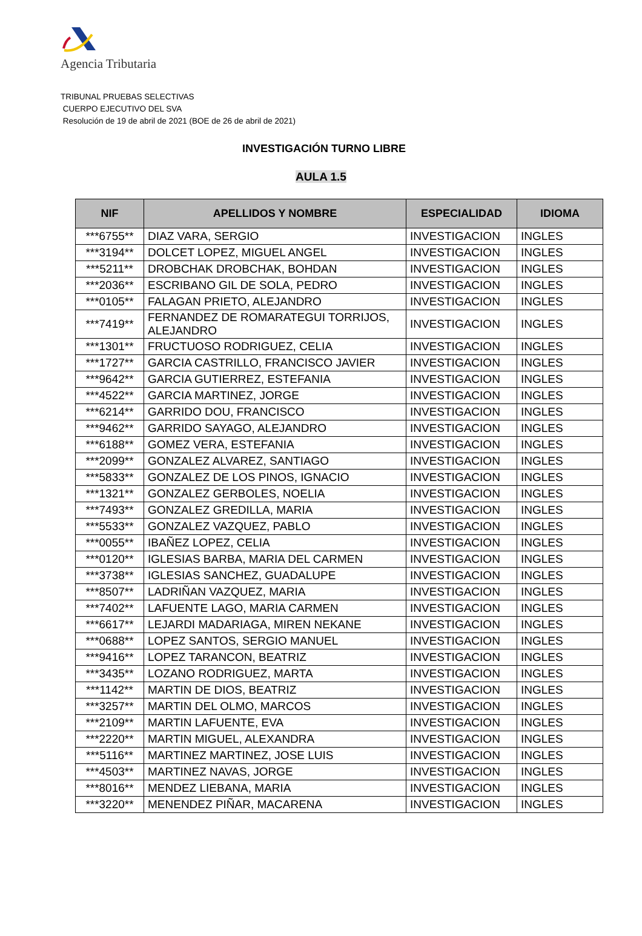Agencia Tributaria
TRIBUNAL PRUEBAS SELECTIVAS
CUERPO EJECUTIVO DEL SVA
Resolución de 19 de abril de 2021 (BOE de 26 de abril de 2021)
INVESTIGACIÓN TURNO LIBRE
AULA 1.5
| NIF | APELLIDOS Y NOMBRE | ESPECIALIDAD | IDIOMA |
| --- | --- | --- | --- |
| ***6755** | DIAZ VARA, SERGIO | INVESTIGACION | INGLES |
| ***3194** | DOLCET LOPEZ, MIGUEL ANGEL | INVESTIGACION | INGLES |
| ***5211** | DROBCHAK DROBCHAK, BOHDAN | INVESTIGACION | INGLES |
| ***2036** | ESCRIBANO GIL DE SOLA, PEDRO | INVESTIGACION | INGLES |
| ***0105** | FALAGAN PRIETO, ALEJANDRO | INVESTIGACION | INGLES |
| ***7419** | FERNANDEZ DE ROMARATEGUI TORRIJOS, ALEJANDRO | INVESTIGACION | INGLES |
| ***1301** | FRUCTUOSO RODRIGUEZ, CELIA | INVESTIGACION | INGLES |
| ***1727** | GARCIA CASTRILLO, FRANCISCO JAVIER | INVESTIGACION | INGLES |
| ***9642** | GARCIA GUTIERREZ, ESTEFANIA | INVESTIGACION | INGLES |
| ***4522** | GARCIA MARTINEZ, JORGE | INVESTIGACION | INGLES |
| ***6214** | GARRIDO DOU, FRANCISCO | INVESTIGACION | INGLES |
| ***9462** | GARRIDO SAYAGO, ALEJANDRO | INVESTIGACION | INGLES |
| ***6188** | GOMEZ VERA, ESTEFANIA | INVESTIGACION | INGLES |
| ***2099** | GONZALEZ ALVAREZ, SANTIAGO | INVESTIGACION | INGLES |
| ***5833** | GONZALEZ DE LOS PINOS, IGNACIO | INVESTIGACION | INGLES |
| ***1321** | GONZALEZ GERBOLES, NOELIA | INVESTIGACION | INGLES |
| ***7493** | GONZALEZ GREDILLA, MARIA | INVESTIGACION | INGLES |
| ***5533** | GONZALEZ VAZQUEZ, PABLO | INVESTIGACION | INGLES |
| ***0055** | IBAÑEZ LOPEZ, CELIA | INVESTIGACION | INGLES |
| ***0120** | IGLESIAS BARBA, MARIA DEL CARMEN | INVESTIGACION | INGLES |
| ***3738** | IGLESIAS SANCHEZ, GUADALUPE | INVESTIGACION | INGLES |
| ***8507** | LADRIÑAN VAZQUEZ, MARIA | INVESTIGACION | INGLES |
| ***7402** | LAFUENTE LAGO, MARIA CARMEN | INVESTIGACION | INGLES |
| ***6617** | LEJARDI MADARIAGA, MIREN NEKANE | INVESTIGACION | INGLES |
| ***0688** | LOPEZ SANTOS, SERGIO MANUEL | INVESTIGACION | INGLES |
| ***9416** | LOPEZ TARANCON, BEATRIZ | INVESTIGACION | INGLES |
| ***3435** | LOZANO RODRIGUEZ, MARTA | INVESTIGACION | INGLES |
| ***1142** | MARTIN DE DIOS, BEATRIZ | INVESTIGACION | INGLES |
| ***3257** | MARTIN DEL OLMO, MARCOS | INVESTIGACION | INGLES |
| ***2109** | MARTIN LAFUENTE, EVA | INVESTIGACION | INGLES |
| ***2220** | MARTIN MIGUEL, ALEXANDRA | INVESTIGACION | INGLES |
| ***5116** | MARTINEZ MARTINEZ, JOSE LUIS | INVESTIGACION | INGLES |
| ***4503** | MARTINEZ NAVAS, JORGE | INVESTIGACION | INGLES |
| ***8016** | MENDEZ LIEBANA, MARIA | INVESTIGACION | INGLES |
| ***3220** | MENENDEZ PIÑAR, MACARENA | INVESTIGACION | INGLES |